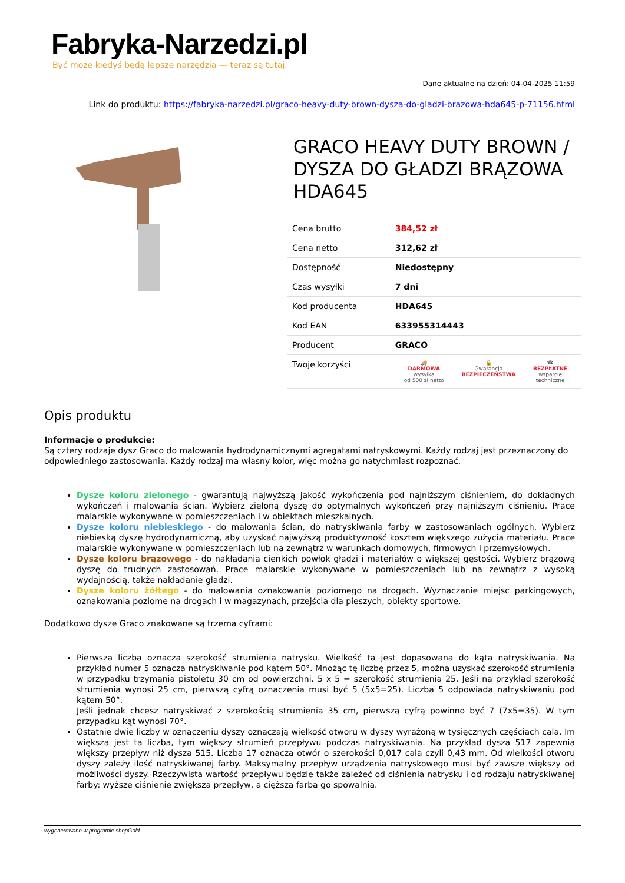Fabryka-Narzedzi.pl
Być może kiedyś będą lepsze narzędzia — teraz są tutaj.
Dane aktualne na dzień: 04-04-2025 11:59
Link do produktu: https://fabryka-narzedzi.pl/graco-heavy-duty-brown-dysza-do-gladzi-brazowa-hda645-p-71156.html
GRACO HEAVY DUTY BROWN / DYSZA DO GŁADZI BRĄZOWA HDA645
| Cena brutto | 384,52 zł |
| Cena netto | 312,62 zł |
| Dostępność | Niedostępny |
| Czas wysyłki | 7 dni |
| Kod producenta | HDA645 |
| Kod EAN | 633955314443 |
| Producent | GRACO |
| Twoje korzyści | 🚚 DARMOWA wysyłka od 500 zł netto 🔒 Gwarancja BEZPIECZEŃSTWA ☎ BEZPŁATNE wsparcie techniczne |
Opis produktu
Informacje o produkcie:
Są cztery rodzaje dysz Graco do malowania hydrodynamicznymi agregatami natryskowymi. Każdy rodzaj jest przeznaczony do odpowiedniego zastosowania. Każdy rodzaj ma własny kolor, więc można go natychmiast rozpoznać.
Dysze koloru zielonego - gwarantują najwyższą jakość wykończenia pod najniższym ciśnieniem, do dokładnych wykończeń i malowania ścian. Wybierz zieloną dyszę do optymalnych wykończeń przy najniższym ciśnieniu. Prace malarskie wykonywane w pomieszczeniach i w obiektach mieszkalnych.
Dysze koloru niebieskiego - do malowania ścian, do natryskiwania farby w zastosowaniach ogólnych. Wybierz niebieską dyszę hydrodynamiczną, aby uzyskać najwyższą produktywność kosztem większego zużycia materiału. Prace malarskie wykonywane w pomieszczeniach lub na zewnątrz w warunkach domowych, firmowych i przemysłowych.
Dysze koloru brązowego - do nakładania cienkich powłok gładzi i materiałów o większej gęstości. Wybierz brązową dyszę do trudnych zastosowań. Prace malarskie wykonywane w pomieszczeniach lub na zewnątrz z wysoką wydajnością, także nakładanie gładzi.
Dysze koloru żółtego - do malowania oznakowania poziomego na drogach. Wyznaczanie miejsc parkingowych, oznakowania poziome na drogach i w magazynach, przejścia dla pieszych, obiekty sportowe.
Dodatkowo dysze Graco znakowane są trzema cyframi:
Pierwsza liczba oznacza szerokość strumienia natrysku. Wielkość ta jest dopasowana do kąta natryskiwania. Na przykład numer 5 oznacza natryskiwanie pod kątem 50°. Mnożąc tę liczbę przez 5, można uzyskać szerokość strumienia w przypadku trzymania pistoletu 30 cm od powierzchni. 5 x 5 = szerokość strumienia 25. Jeśli na przykład szerokość strumienia wynosi 25 cm, pierwszą cyfrą oznaczenia musi być 5 (5x5=25). Liczba 5 odpowiada natryskiwaniu pod kątem 50°.
Jeśli jednak chcesz natryskiwać z szerokością strumienia 35 cm, pierwszą cyfrą powinno być 7 (7x5=35). W tym przypadku kąt wynosi 70°.
Ostatnie dwie liczby w oznaczeniu dyszy oznaczają wielkość otworu w dyszy wyrażoną w tysięcznych częściach cala. Im większa jest ta liczba, tym większy strumień przepływu podczas natryskiwania. Na przykład dysza 517 zapewnia większy przepływ niż dysza 515. Liczba 17 oznacza otwór o szerokości 0,017 cala czyli 0,43 mm. Od wielkości otworu dyszy zależy ilość natryskiwanej farby. Maksymalny przepływ urządzenia natryskowego musi być zawsze większy od możliwości dyszy. Rzeczywista wartość przepływu będzie także zależeć od ciśnienia natrysku i od rodzaju natryskiwanej farby: wyższe ciśnienie zwiększa przepływ, a cięższa farba go spowalnia.
wygenerowano w programie shopGold